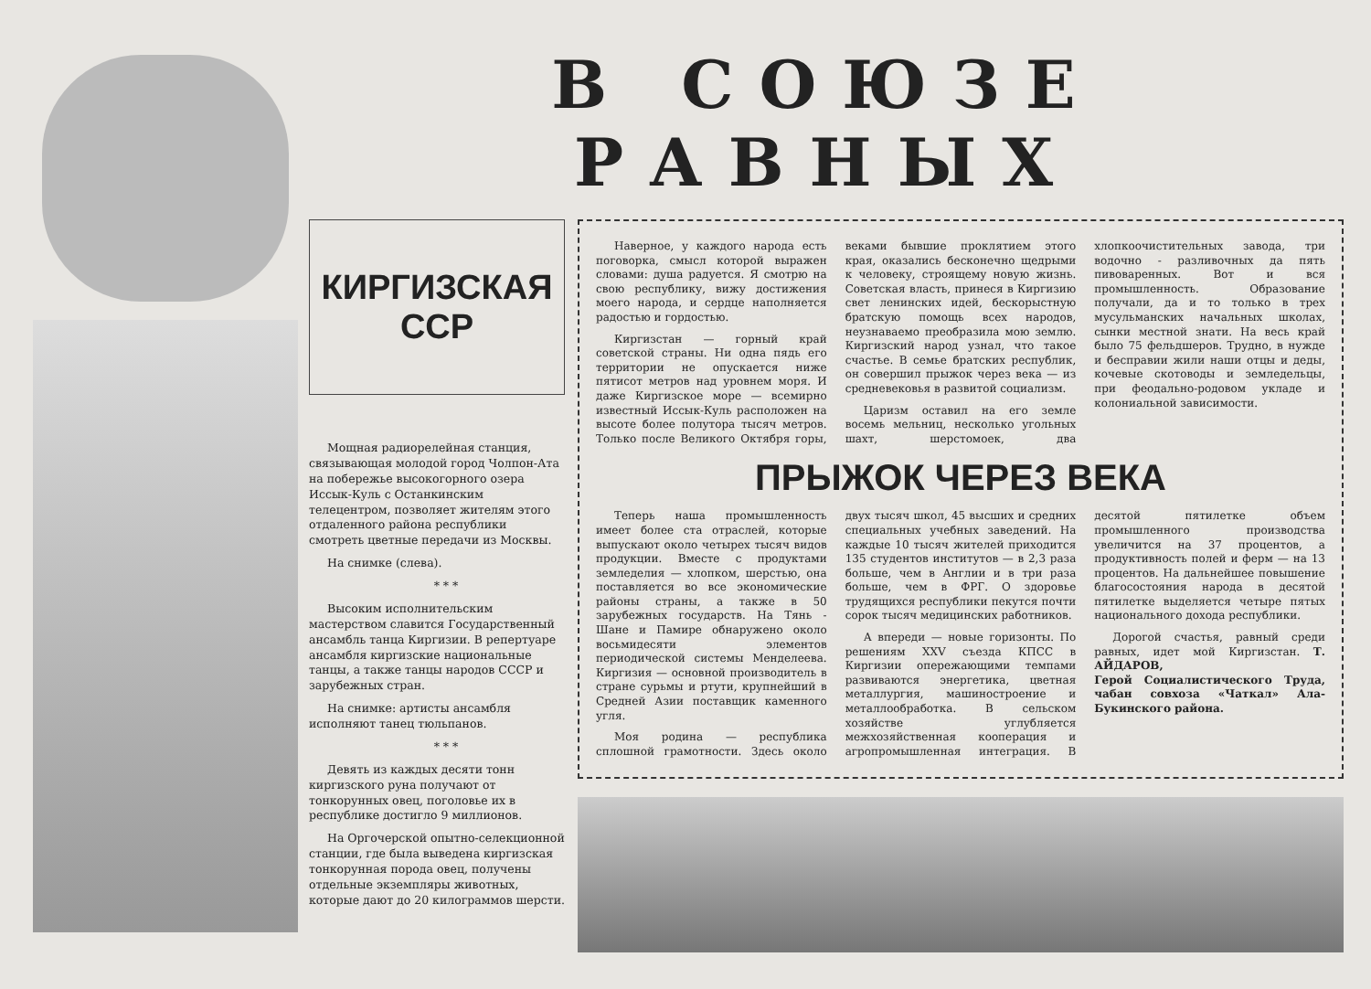В СОЮЗЕ РАВНЫХ
КИРГИЗСКАЯ
ССР
Мощная радиорелейная станция, связывающая молодой город Чолпон-Ата на побережье высокогорного озера Иссык-Куль с Останкинским телецентром, позволяет жителям этого отдаленного района республики смотреть цветные передачи из Москвы.
На снимке (слева).
* * *
Высоким исполнительским мастерством славится Государственный ансамбль танца Киргизии. В репертуаре ансамбля киргизские национальные танцы, а также танцы народов СССР и зарубежных стран.
На снимке: артисты ансамбля исполняют танец тюльпанов.
* * *
Девять из каждых десяти тонн киргизского руна получают от тонкорунных овец, поголовье их в республике достигло 9 миллионов.
На Оргочерской опытно-селекционной станции, где была выведена киргизская тонкорунная порода овец, получены отдельные экземпляры животных, которые дают до 20 килограммов шерсти.
Наверное, у каждого народа есть поговорка, смысл которой выражен словами: душа радуется. Я смотрю на свою республику, вижу достижения моего народа, и сердце наполняется радостью и гордостью.
Киргизстан — горный край советской страны. Ни одна пядь его территории не опускается ниже пятисот метров над уровнем моря. И даже Киргизское море — всемирно известный Иссык-Куль расположен на высоте более полутора тысяч метров. Только после Великого Октября горы, веками бывшие проклятием этого края, оказались бесконечно щедрыми к человеку, строящему новую жизнь. Советская власть, принеся в Киргизию свет ленинских идей, бескорыстную братскую помощь всех народов, неузнаваемо преобразила мою землю. Киргизский народ узнал, что такое счастье. В семье братских республик, он совершил прыжок через века — из средневековья в развитой социализм.
Царизм оставил на его земле восемь мельниц, несколько угольных шахт, шерстомоек, два хлопкоочистительных завода, три водочно - разливочных да пять пивоваренных. Вот и вся промышленность. Образование получали, да и то только в трех мусульманских начальных школах, сынки местной знати. На весь край было 75 фельдшеров. Трудно, в нужде и бесправии жили наши отцы и деды, кочевые скотоводы и земледельцы, при феодально-родовом укладе и колониальной зависимости.
ПРЫЖОК ЧЕРЕЗ ВЕКА
Теперь наша промышленность имеет более ста отраслей, которые выпускают около четырех тысяч видов продукции. Вместе с продуктами земледелия — хлопком, шерстью, она поставляется во все экономические районы страны, а также в 50 зарубежных государств. На Тянь - Шане и Памире обнаружено около восьмидесяти элементов периодической системы Менделеева. Киргизия — основной производитель в стране сурьмы и ртути, крупнейший в Средней Азии поставщик каменного угля.
Моя родина — республика сплошной грамотности. Здесь около двух тысяч школ, 45 высших и средних специальных учебных заведений. На каждые 10 тысяч жителей приходится 135 студентов институтов — в 2,3 раза больше, чем в Англии и в три раза больше, чем в ФРГ. О здоровье трудящихся республики пекутся почти сорок тысяч медицинских работников.
А впереди — новые горизонты. По решениям XXV съезда КПСС в Киргизии опережающими темпами развиваются энергетика, цветная металлургия, машиностроение и металлообработка. В сельском хозяйстве углубляется межхозяйственная кооперация и агропромышленная интеграция. В десятой пятилетке объем промышленного производства увеличится на 37 процентов, а продуктивность полей и ферм — на 13 процентов. На дальнейшее повышение благосостояния народа в десятой пятилетке выделяется четыре пятых национального дохода республики.
Дорогой счастья, равный среди равных, идет мой Киргизстан. Т. АЙДАРОВ,
Герой Социалистического Труда, чабан совхоза «Чаткал» Ала-Букинского района.